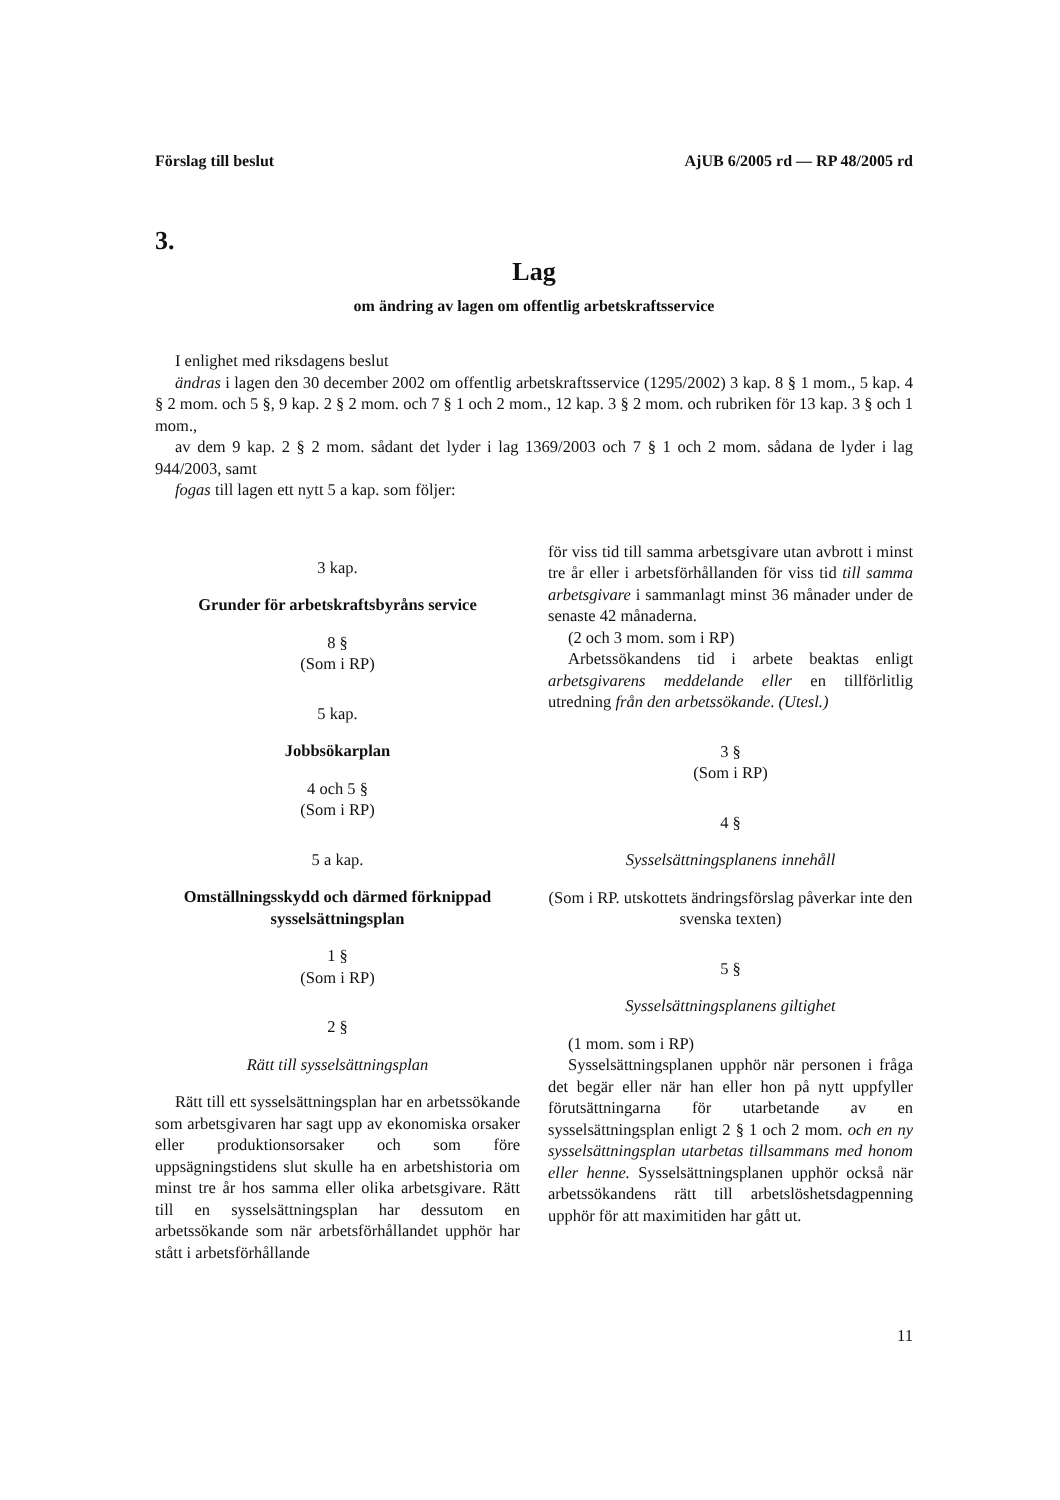Förslag till beslut AjUB 6/2005 rd — RP 48/2005 rd
3.
Lag
om ändring av lagen om offentlig arbetskraftsservice
I enlighet med riksdagens beslut
ändras i lagen den 30 december 2002 om offentlig arbetskraftsservice (1295/2002) 3 kap. 8 § 1 mom., 5 kap. 4 § 2 mom. och 5 §, 9 kap. 2 § 2 mom. och 7 § 1 och 2 mom., 12 kap. 3 § 2 mom. och rubriken för 13 kap. 3 § och 1 mom.,
av dem 9 kap. 2 § 2 mom. sådant det lyder i lag 1369/2003 och 7 § 1 och 2 mom. sådana de lyder i lag 944/2003, samt
fogas till lagen ett nytt 5 a kap. som följer:
3 kap.
Grunder för arbetskraftsbyråns service
8 §
(Som i RP)
5 kap.
Jobbsökarplan
4 och 5 §
(Som i RP)
5 a kap.
Omställningsskydd och därmed förknippad sysselsättningsplan
1 §
(Som i RP)
2 §
Rätt till sysselsättningsplan
Rätt till ett sysselsättningsplan har en arbetssökande som arbetsgivaren har sagt upp av ekonomiska orsaker eller produktionsorsaker och som före uppsägningstidens slut skulle ha en arbetshistoria om minst tre år hos samma eller olika arbetsgivare. Rätt till en sysselsättningsplan har dessutom en arbetssökande som när arbetsförhållandet upphör har stått i arbetsförhållande
för viss tid till samma arbetsgivare utan avbrott i minst tre år eller i arbetsförhållanden för viss tid till samma arbetsgivare i sammanlagt minst 36 månader under de senaste 42 månaderna.
(2 och 3 mom. som i RP)
Arbetssökandens tid i arbete beaktas enligt arbetsgivarens meddelande eller en tillförlitlig utredning från den arbetssökande. (Utesl.)
3 §
(Som i RP)
4 §
Sysselsättningsplanens innehåll
(Som i RP. utskottets ändringsförslag påverkar inte den svenska texten)
5 §
Sysselsättningsplanens giltighet
(1 mom. som i RP)
Sysselsättningsplanen upphör när personen i fråga det begär eller när han eller hon på nytt uppfyller förutsättningarna för utarbetande av en sysselsättningsplan enligt 2 § 1 och 2 mom. och en ny sysselsättningsplan utarbetas tillsammans med honom eller henne. Sysselsättningsplanen upphör också när arbetssökandens rätt till arbetslöshetsdagpenning upphör för att maximitiden har gått ut.
11